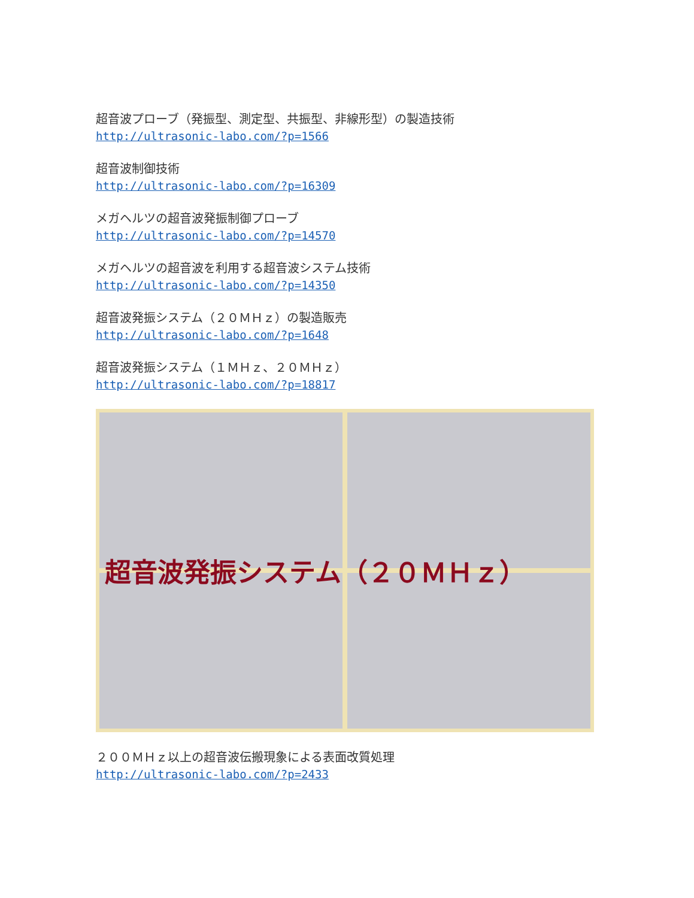超音波プローブ（発振型、測定型、共振型、非線形型）の製造技術
http://ultrasonic-labo.com/?p=1566
超音波制御技術
http://ultrasonic-labo.com/?p=16309
メガヘルツの超音波発振制御プローブ
http://ultrasonic-labo.com/?p=14570
メガヘルツの超音波を利用する超音波システム技術
http://ultrasonic-labo.com/?p=14350
超音波発振システム（２０ＭＨｚ）の製造販売
http://ultrasonic-labo.com/?p=1648
超音波発振システム（１ＭＨｚ、２０ＭＨｚ）
http://ultrasonic-labo.com/?p=18817
超音波発振システム（２０ＭＨｚ）
２００ＭＨｚ以上の超音波伝搬現象による表面改質処理
http://ultrasonic-labo.com/?p=2433